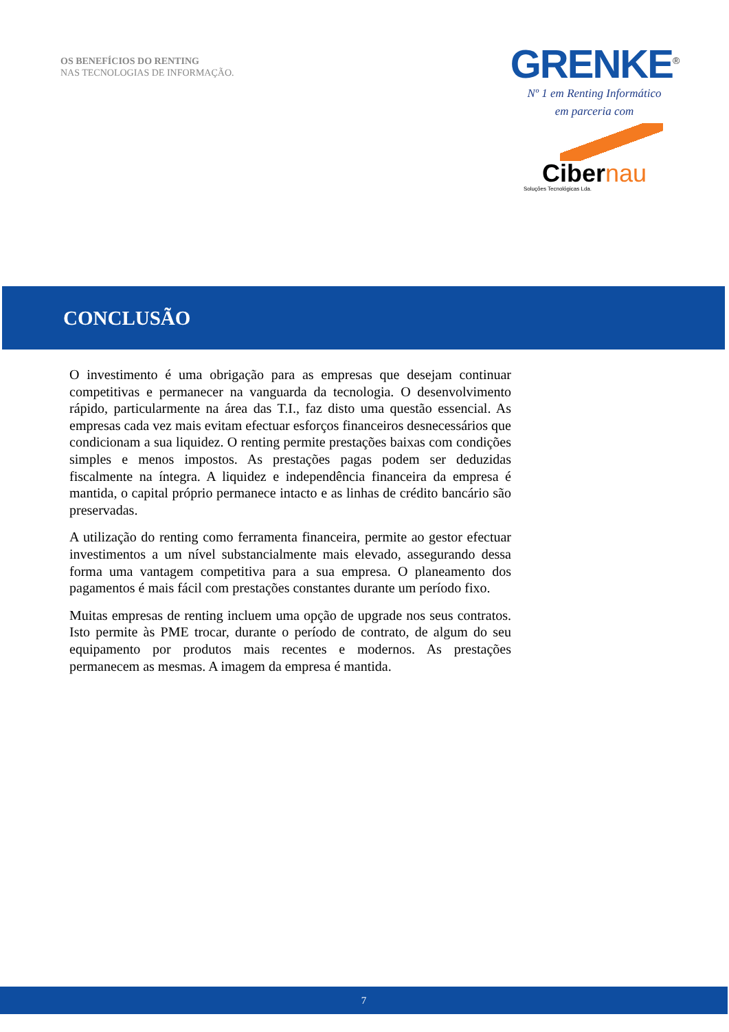OS BENEFÍCIOS DO RENTING
NAS TECNOLOGIAS DE INFORMAÇÃO.
GRENKE<sup>®</sup>
Nº 1 em Renting Informático
em parceria com
Cibernau
Soluções Tecnológicas Lda.
CONCLUSÃO
O investimento é uma obrigação para as empresas que desejam continuar competitivas e permanecer na vanguarda da tecnologia. O desenvolvimento rápido, particularmente na área das T.I., faz disto uma questão essencial. As empresas cada vez mais evitam efectuar esforços financeiros desnecessários que condicionam a sua liquidez. O renting permite prestações baixas com condições simples e menos impostos. As prestações pagas podem ser deduzidas fiscalmente na íntegra. A liquidez e independência financeira da empresa é mantida, o capital próprio permanece intacto e as linhas de crédito bancário são preservadas.
A utilização do renting como ferramenta financeira, permite ao gestor efectuar investimentos a um nível substancialmente mais elevado, assegurando dessa forma uma vantagem competitiva para a sua empresa. O planeamento dos pagamentos é mais fácil com prestações constantes durante um período fixo.
Muitas empresas de renting incluem uma opção de upgrade nos seus contratos. Isto permite às PME trocar, durante o período de contrato, de algum do seu equipamento por produtos mais recentes e modernos. As prestações permanecem as mesmas. A imagem da empresa é mantida.
7